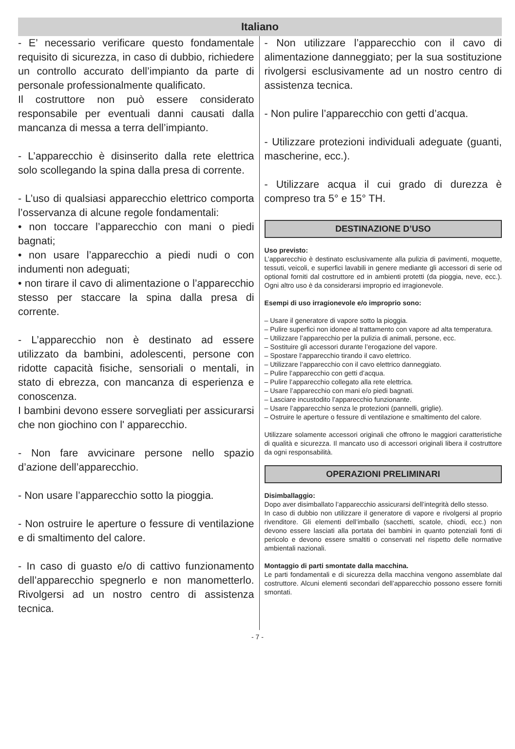Italiano
- E’ necessario verificare questo fondamentale requisito di sicurezza, in caso di dubbio, richiedere un controllo accurato dell’impianto da parte di personale professionalmente qualificato.
Il costruttore non può essere considerato responsabile per eventuali danni causati dalla mancanza di messa a terra dell’impianto.
- L’apparecchio è disinserito dalla rete elettrica solo scollegando la spina dalla presa di corrente.
- L’uso di qualsiasi apparecchio elettrico comporta l’osservanza di alcune regole fondamentali:
• non toccare l’apparecchio con mani o piedi bagnati;
• non usare l’apparecchio a piedi nudi o con indumenti non adeguati;
• non tirare il cavo di alimentazione o l’apparecchio stesso per staccare la spina dalla presa di corrente.
- L’apparecchio non è destinato ad essere utilizzato da bambini, adolescenti, persone con ridotte capacità fisiche, sensoriali o mentali, in stato di ebrezza, con mancanza di esperienza e conoscenza.
I bambini devono essere sorvegliati per assicurarsi che non giochino con l' apparecchio.
- Non fare avvicinare persone nello spazio d’azione dell’apparecchio.
- Non usare l’apparecchio sotto la pioggia.
- Non ostruire le aperture o fessure di ventilazione e di smaltimento del calore.
- In caso di guasto e/o di cattivo funzionamento dell’apparecchio spegnerlo e non manometterlo. Rivolgersi ad un nostro centro di assistenza tecnica.
- Non utilizzare l’apparecchio con il cavo di alimentazione danneggiato; per la sua sostituzione rivolgersi esclusivamente ad un nostro centro di assistenza tecnica.
- Non pulire l’apparecchio con getti d’acqua.
- Utilizzare protezioni individuali adeguate (guanti, mascherine, ecc.).
- Utilizzare acqua il cui grado di durezza è compreso tra 5° e 15° TH.
DESTINAZIONE D’USO
Uso previsto:
L’apparecchio è destinato esclusivamente alla pulizia di pavimenti, moquette, tessuti, veicoli, e superfici lavabili in genere mediante gli accessori di serie od optional forniti dal costruttore ed in ambienti protetti (da pioggia, neve, ecc.). Ogni altro uso è da considerarsi improprio ed irragionevole.
Esempi di uso irragionevole e/o improprio sono:
– Usare il generatore di vapore sotto la pioggia.
– Pulire superfici non idonee al trattamento con vapore ad alta temperatura.
– Utilizzare l’apparecchio per la pulizia di animali, persone, ecc.
– Sostituire gli accessori durante l’erogazione del vapore.
– Spostare l’apparecchio tirando il cavo elettrico.
– Utilizzare l’apparecchio con il cavo elettrico danneggiato.
– Pulire l’apparecchio con getti d’acqua.
– Pulire l’apparecchio collegato alla rete elettrica.
– Usare l’apparecchio con mani e/o piedi bagnati.
– Lasciare incustodito l’apparecchio funzionante.
– Usare l’apparecchio senza le protezioni (pannelli, griglie).
– Ostruire le aperture o fessure di ventilazione e smaltimento del calore.
Utilizzare solamente accessori originali che offrono le maggiori caratteristiche di qualità e sicurezza. Il mancato uso di accessori originali libera il costruttore da ogni responsabilità.
OPERAZIONI PRELIMINARI
Disimballaggio:
Dopo aver disimballato l’apparecchio assicurarsi dell’integrità dello stesso.
In caso di dubbio non utilizzare il generatore di vapore e rivolgersi al proprio rivenditore. Gli elementi dell’imballo (sacchetti, scatole, chiodi, ecc.) non devono essere lasciati alla portata dei bambini in quanto potenziali fonti di pericolo e devono essere smaltiti o conservati nel rispetto delle normative ambientali nazionali.
Montaggio di parti smontate dalla macchina.
Le parti fondamentali e di sicurezza della macchina vengono assemblate dal costruttore. Alcuni elementi secondari dell’apparecchio possono essere forniti smontati.
- 7 -